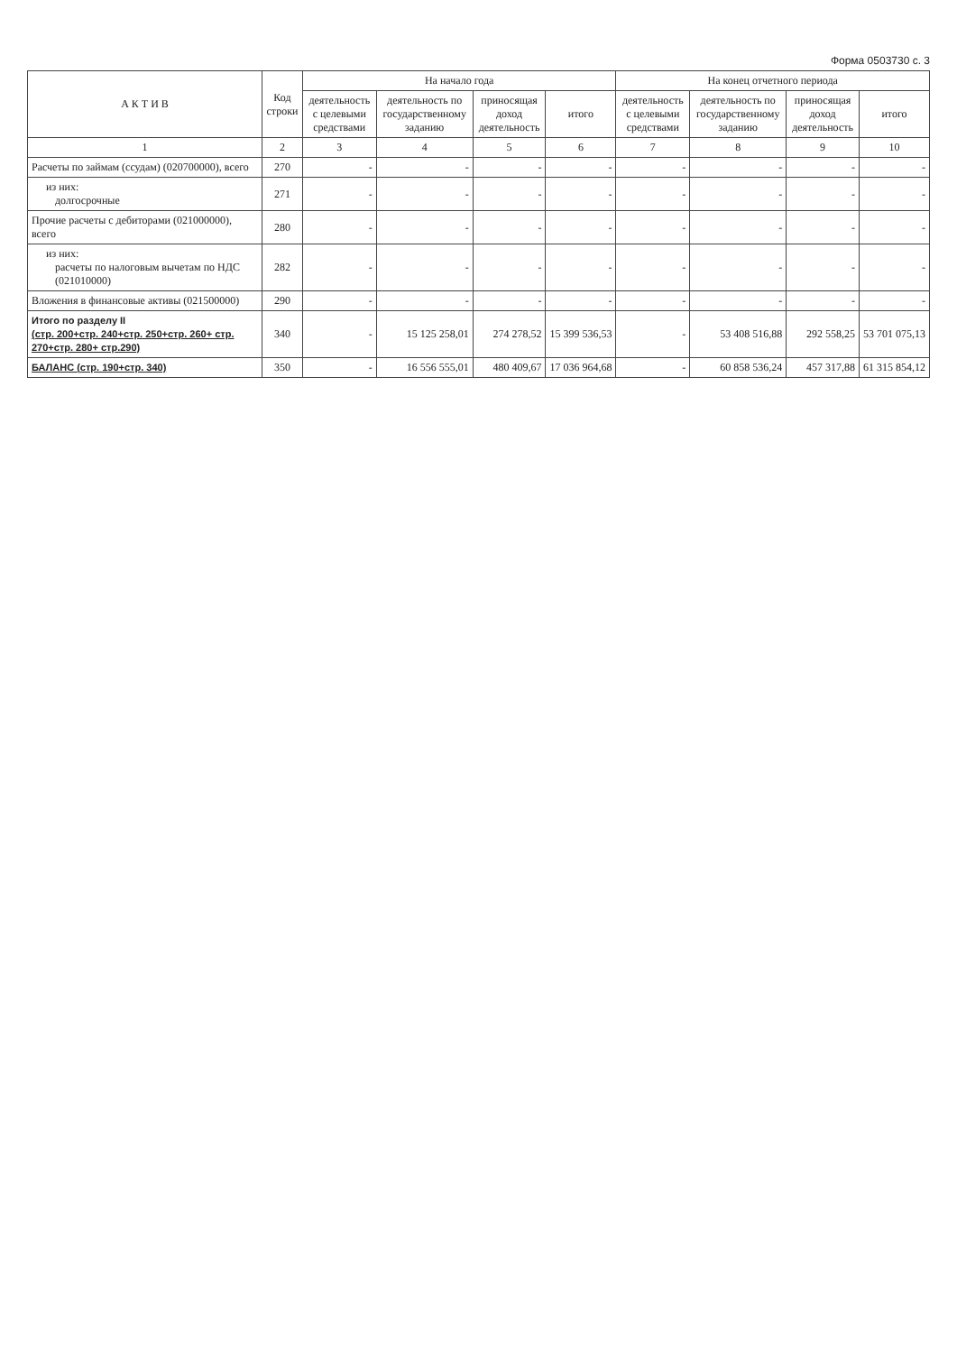Форма 0503730 с. 3
| А К Т И В | Код строки | На начало года | | | | На конец отчетного периода | | | |
| --- | --- | --- | --- | --- | --- | --- | --- | --- | --- |
| | | деятельность с целевыми средствами | деятельность по государственному заданию | приносящая доход деятельность | итого | деятельность с целевыми средствами | деятельность по государственному заданию | приносящая доход деятельность | итого |
| 1 | 2 | 3 | 4 | 5 | 6 | 7 | 8 | 9 | 10 |
| Расчеты по займам (ссудам) (020700000), всего | 270 | - | - | - | - | - | - | - | - |
| из них: долгосрочные | 271 | - | - | - | - | - | - | - | - |
| Прочие расчеты с дебиторами (021000000), всего | 280 | - | - | - | - | - | - | - | - |
| из них: расчеты по налоговым вычетам по НДС (021010000) | 282 | - | - | - | - | - | - | - | - |
| Вложения в финансовые активы (021500000) | 290 | - | - | - | - | - | - | - | - |
| Итого по разделу II (стр. 200+стр. 240+стр. 250+стр. 260+ стр. 270+стр. 280+ стр.290) | 340 | - | 15 125 258,01 | 274 278,52 | 15 399 536,53 | - | 53 408 516,88 | 292 558,25 | 53 701 075,13 |
| БАЛАНС (стр. 190+стр. 340) | 350 | - | 16 556 555,01 | 480 409,67 | 17 036 964,68 | - | 60 858 536,24 | 457 317,88 | 61 315 854,12 |